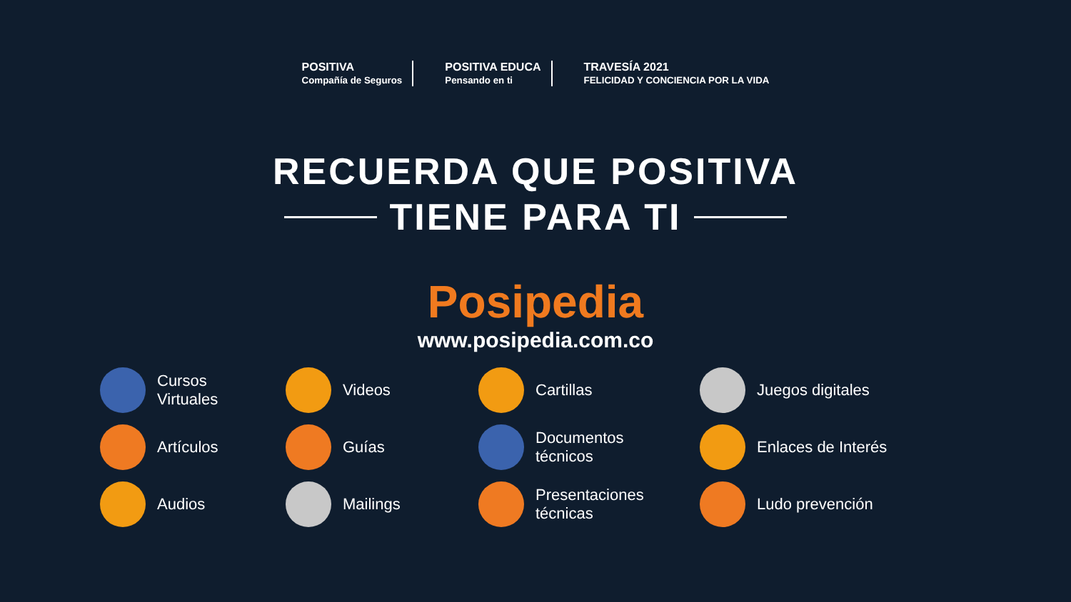POSITIVA
Compañía de Seguros
POSITIVA EDUCA
Pensando en ti
TRAVESÍA 2021
FELICIDAD Y CONCIENCIA POR LA VIDA
RECUERDA QUE POSITIVA
TIENE PARA TI
Posipedia
www.posipedia.com.co
Cursos
Virtuales
Videos
Cartillas
Juegos digitales
Artículos
Guías
Documentos
técnicos
Enlaces de Interés
Audios
Mailings
Presentaciones
técnicas
Ludo prevención